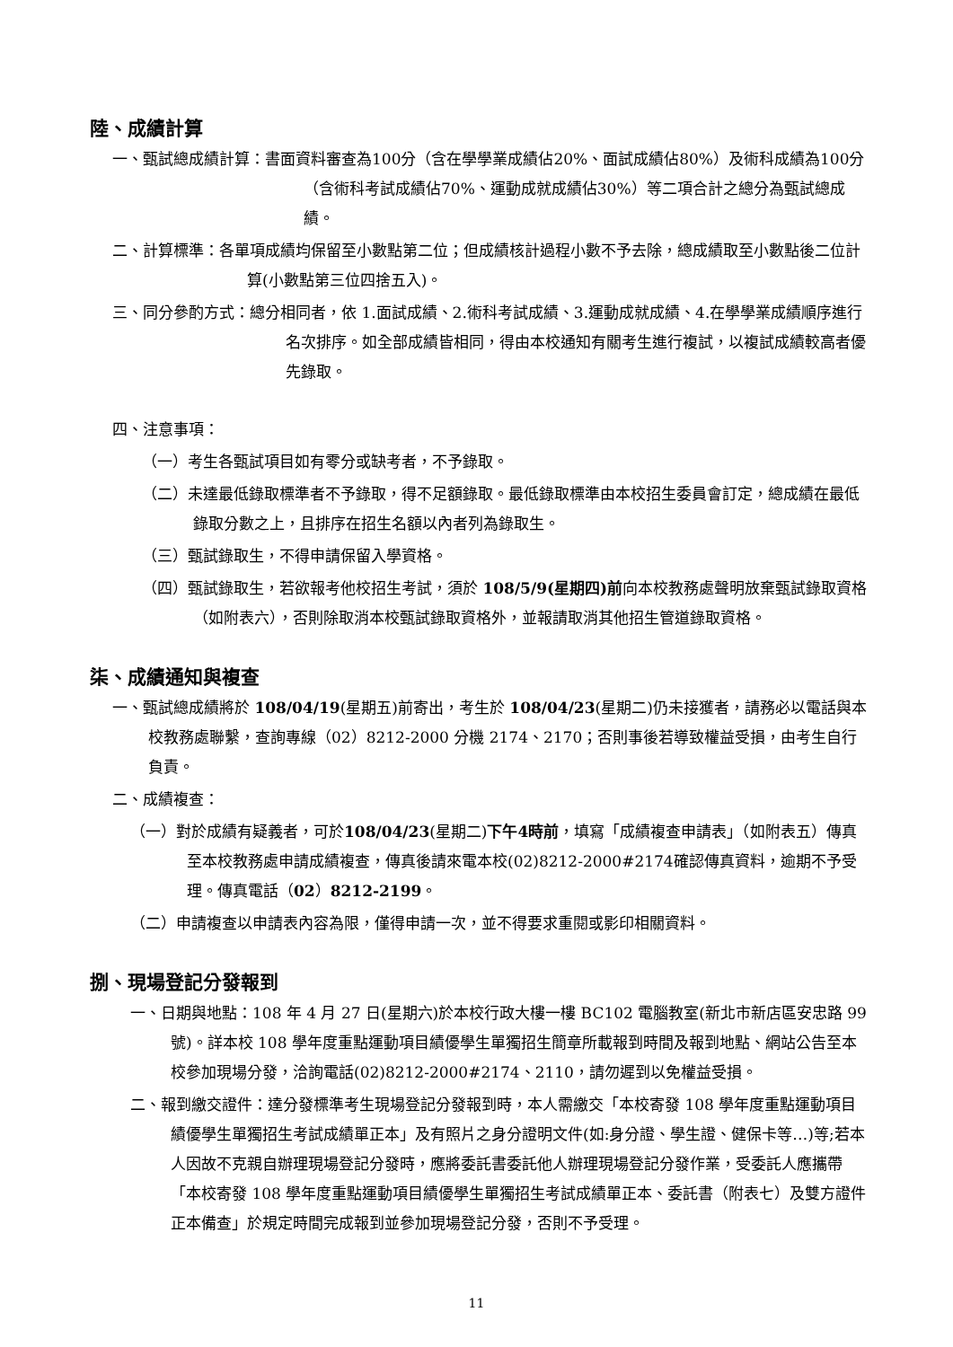陸、成績計算
一、甄試總成績計算：書面資料審查為100分（含在學學業成績佔20%、面試成績佔80%）及術科成績為100分（含術科考試成績佔70%、運動成就成績佔30%）等二項合計之總分為甄試總成績。
二、計算標準：各單項成績均保留至小數點第二位；但成績核計過程小數不予去除，總成績取至小數點後二位計算(小數點第三位四捨五入)。
三、同分參酌方式：總分相同者，依 1.面試成績、2.術科考試成績、3.運動成就成績、4.在學學業成績順序進行名次排序。如全部成績皆相同，得由本校通知有關考生進行複試，以複試成績較高者優先錄取。
四、注意事項：
（一）考生各甄試項目如有零分或缺考者，不予錄取。
（二）未達最低錄取標準者不予錄取，得不足額錄取。最低錄取標準由本校招生委員會訂定，總成績在最低錄取分數之上，且排序在招生名額以內者列為錄取生。
（三）甄試錄取生，不得申請保留入學資格。
（四）甄試錄取生，若欲報考他校招生考試，須於 108/5/9(星期四)前向本校教務處聲明放棄甄試錄取資格（如附表六），否則除取消本校甄試錄取資格外，並報請取消其他招生管道錄取資格。
柒、成績通知與複查
一、甄試總成績將於 108/04/19(星期五)前寄出，考生於 108/04/23(星期二)仍未接獲者，請務必以電話與本校教務處聯繫，查詢專線（02）8212-2000 分機 2174、2170；否則事後若導致權益受損，由考生自行負責。
二、成績複查：
（一）對於成績有疑義者，可於108/04/23(星期二)下午4時前，填寫「成績複查申請表」（如附表五）傳真至本校教務處申請成績複查，傳真後請來電本校(02)8212-2000#2174確認傳真資料，逾期不予受理。傳真電話（02）8212-2199。
（二）申請複查以申請表內容為限，僅得申請一次，並不得要求重閱或影印相關資料。
捌、現場登記分發報到
一、日期與地點：108 年 4 月 27 日(星期六)於本校行政大樓一樓 BC102 電腦教室(新北市新店區安忠路 99 號)。詳本校 108 學年度重點運動項目績優學生單獨招生簡章所載報到時間及報到地點、網站公告至本校參加現場分發，洽詢電話(02)8212-2000#2174、2110，請勿遲到以免權益受損。
二、報到繳交證件：達分發標準考生現場登記分發報到時，本人需繳交「本校寄發 108 學年度重點運動項目績優學生單獨招生考試成績單正本」及有照片之身分證明文件(如:身分證、學生證、健保卡等…)等;若本人因故不克親自辦理現場登記分發時，應將委託書委託他人辦理現場登記分發作業，受委託人應攜帶「本校寄發 108 學年度重點運動項目績優學生單獨招生考試成績單正本、委託書（附表七）及雙方證件正本備查」於規定時間完成報到並參加現場登記分發，否則不予受理。
11